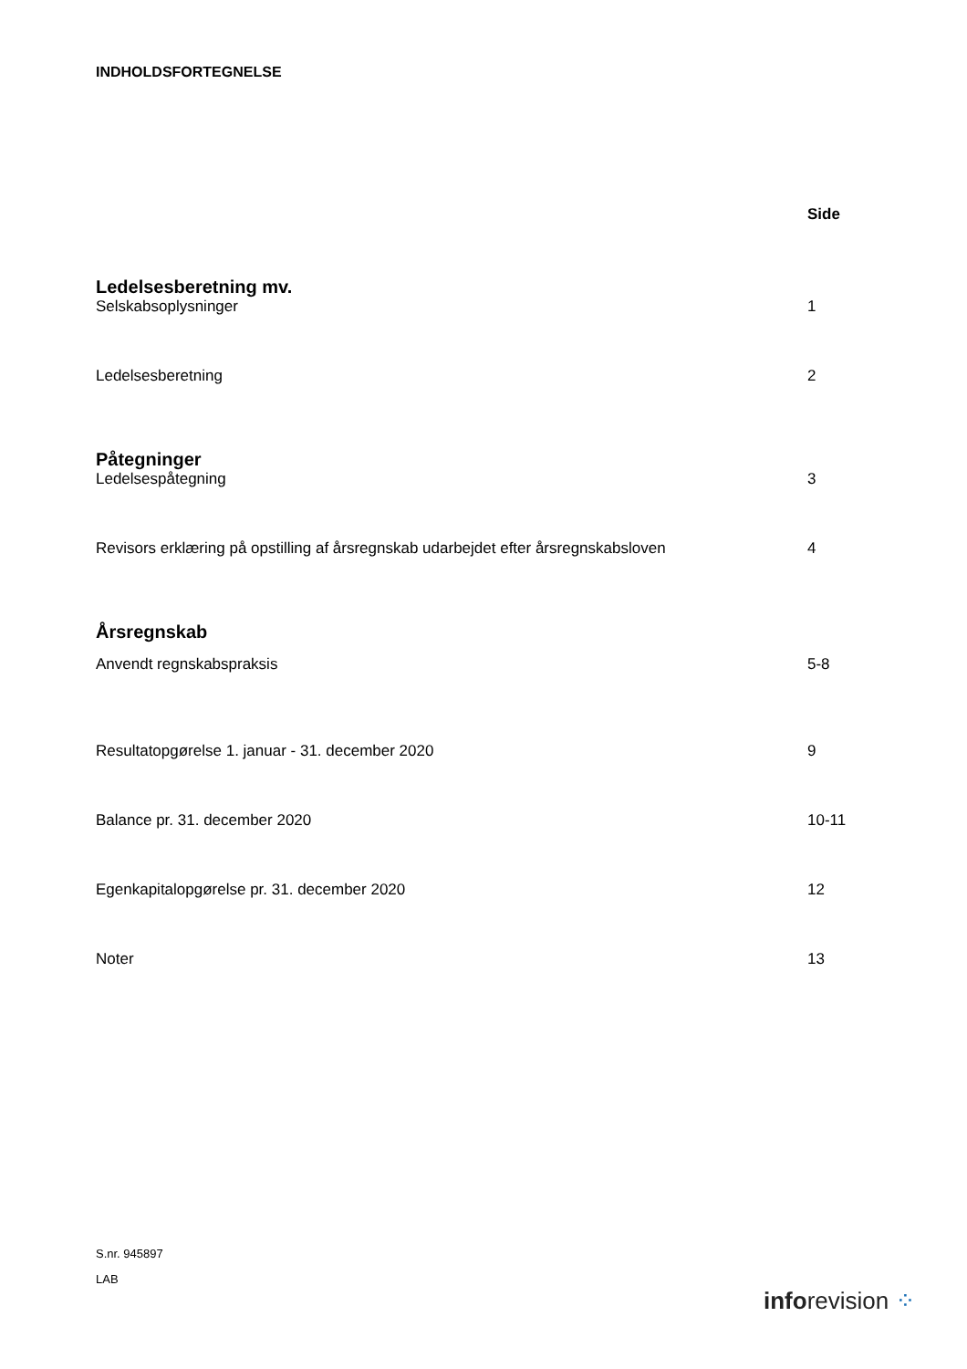INDHOLDSFORTEGNELSE
Side
Ledelsesberetning mv.
Selskabsoplysninger 1
Ledelsesberetning 2
Påtegninger
Ledelsespåtegning 3
Revisors erklæring på opstilling af årsregnskab udarbejdet efter årsregnskabsloven 4
Årsregnskab
Anvendt regnskabspraksis 5-8
Resultatopgørelse 1. januar - 31. december 2020 9
Balance pr. 31. december 2020 10-11
Egenkapitalopgørelse pr. 31. december 2020 12
Noter 13
S.nr. 945897
LAB
inforevision ⁘